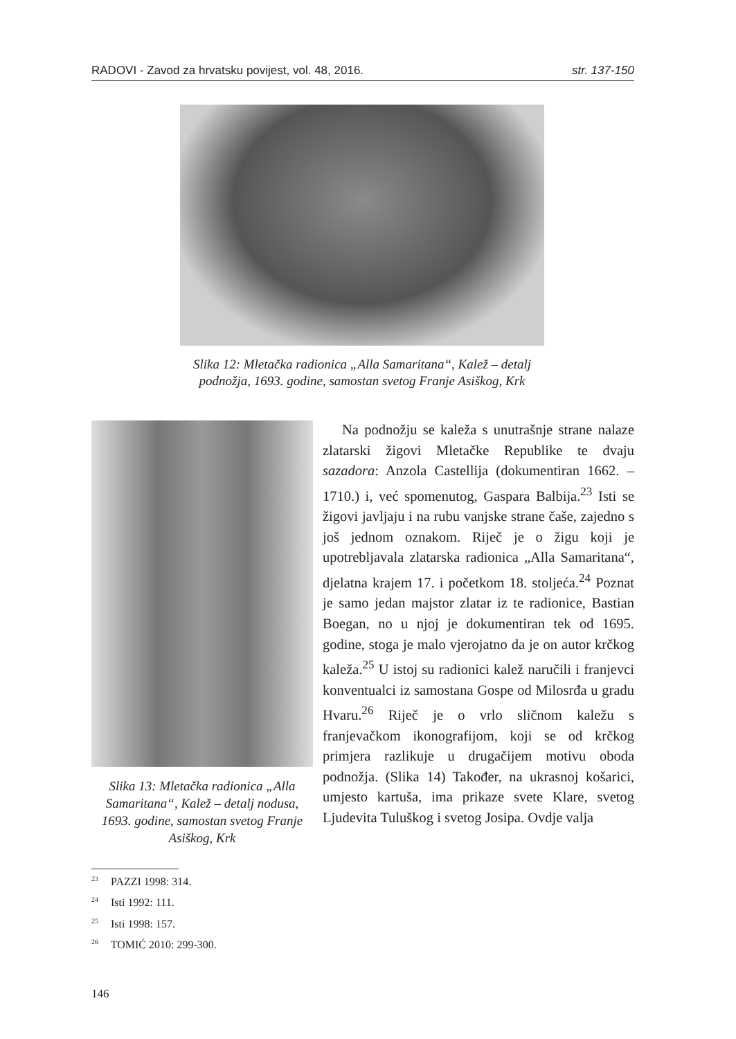RADOVI - Zavod za hrvatsku povijest, vol. 48, 2016. str. 137-150
Slika 12: Mletačka radionica „Alla Samaritana“, Kalež – detalj podnožja, 1693. godine, samostan svetog Franje Asiškog, Krk
Slika 13: Mletačka radionica „Alla Samaritana“, Kalež – detalj nodusa, 1693. godine, samostan svetog Franje Asiškog, Krk
Na podnožju se kaleža s unutrašnje strane nalaze zlatarski žigovi Mletačke Republike te dvaju sazadora: Anzola Castellija (dokumentiran 1662. – 1710.) i, već spomenutog, Gaspara Balbija.<sup>23</sup> Isti se žigovi javljaju i na rubu vanjske strane čaše, zajedno s još jednom oznakom. Riječ je o žigu koji je upotrebljavala zlatarska radionica „Alla Samaritana“, djelatna krajem 17. i početkom 18. stoljeća.<sup>24</sup> Poznat je samo jedan majstor zlatar iz te radionice, Bastian Boegan, no u njoj je dokumentiran tek od 1695. godine, stoga je malo vjerojatno da je on autor krčkog kaleža.<sup>25</sup> U istoj su radionici kalež naručili i franjevci konventualci iz samostana Gospe od Milosrđa u gradu Hvaru.<sup>26</sup> Riječ je o vrlo sličnom kaležu s franjevačkom ikonografijom, koji se od krčkog primjera razlikuje u drugačijem motivu oboda podnožja. (Slika 14) Također, na ukrasnoj košarici, umjesto kartuša, ima prikaze svete Klare, svetog Ljudevita Tuluškog i svetog Josipa. Ovdje valja
<sup>23</sup> PAZZI 1998: 314.
<sup>24</sup> Isti 1992: 111.
<sup>25</sup> Isti 1998: 157.
<sup>26</sup> TOMIĆ 2010: 299-300.
146